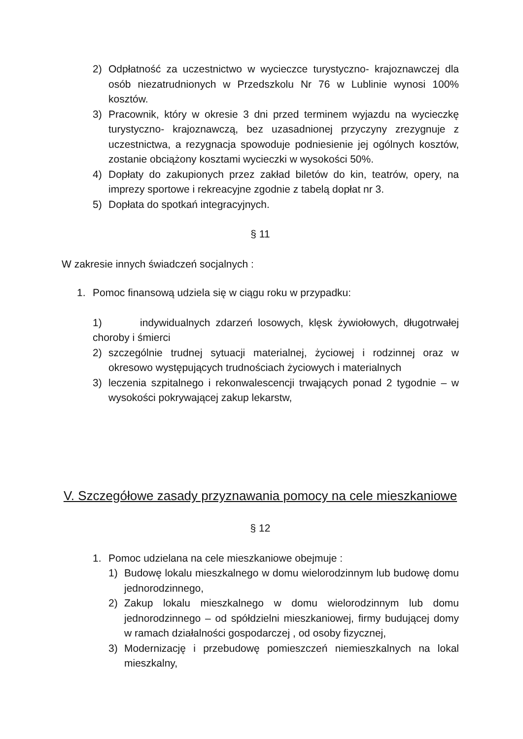2) Odpłatność za uczestnictwo w wycieczce turystyczno- krajoznawczej dla osób niezatrudnionych w Przedszkolu Nr 76 w Lublinie wynosi 100% kosztów.
3) Pracownik, który w okresie 3 dni przed terminem wyjazdu na wycieczkę turystyczno- krajoznawczą, bez uzasadnionej przyczyny zrezygnuje z uczestnictwa, a rezygnacja spowoduje podniesienie jej ogólnych kosztów, zostanie obciążony kosztami wycieczki w wysokości 50%.
4) Dopłaty do zakupionych przez zakład biletów do kin, teatrów, opery, na imprezy sportowe i rekreacyjne zgodnie z tabelą dopłat nr 3.
5) Dopłata do spotkań integracyjnych.
§ 11
W zakresie innych świadczeń socjalnych :
1. Pomoc finansową udziela się w ciągu roku w przypadku:
1) indywidualnych zdarzeń losowych, klęsk żywiołowych, długotrwałej choroby i śmierci
2) szczególnie trudnej sytuacji materialnej, życiowej i rodzinnej oraz w okresowo występujących trudnościach życiowych i materialnych
3) leczenia szpitalnego i rekonwalescencji trwających ponad 2 tygodnie – w wysokości pokrywającej zakup lekarstw,
V. Szczegółowe zasady przyznawania pomocy na cele mieszkaniowe
§ 12
1. Pomoc udzielana na cele mieszkaniowe obejmuje :
1) Budowę lokalu mieszkalnego w domu wielorodzinnym lub budowę domu jednorodzinnego,
2) Zakup lokalu mieszkalnego w domu wielorodzinnym lub domu jednorodzinnego – od spółdzielni mieszkaniowej, firmy budującej domy w ramach działalności gospodarczej , od osoby fizycznej,
3) Modernizację i przebudowę pomieszczeń niemieszkalnych na lokal mieszkalny,